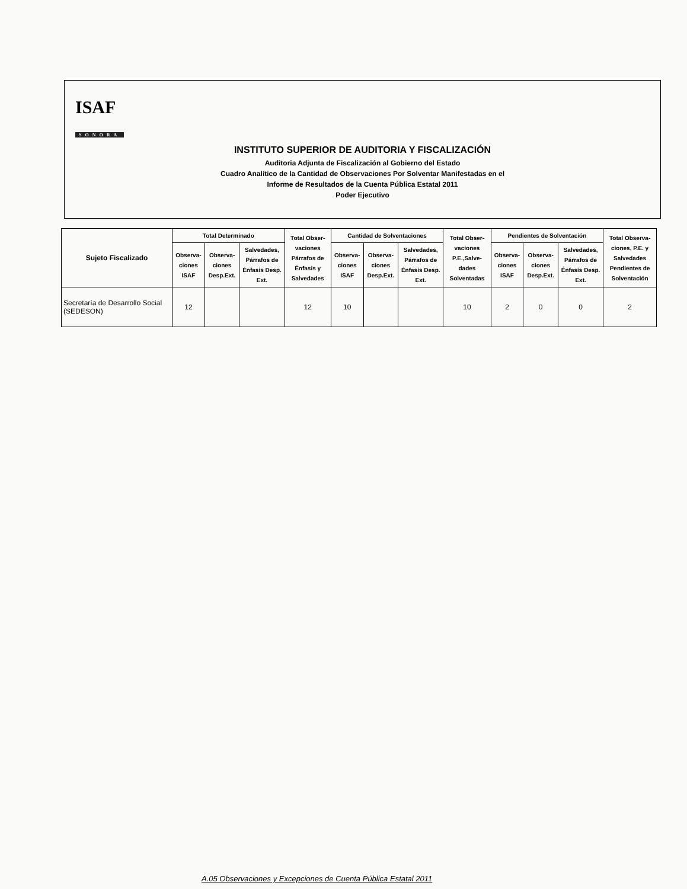ISAF
SONORA
INSTITUTO SUPERIOR DE AUDITORIA Y FISCALIZACIÓN
Auditoria Adjunta de Fiscalización al Gobierno del Estado
Cuadro Analítico de la Cantidad de Observaciones Por Solventar Manifestadas en el
Informe de Resultados de la Cuenta Pública Estatal 2011
Poder Ejecutivo
| Sujeto Fiscalizado | Total Determinado | | | Total Obser-vaciones Párrafos de Énfasis y Salvedades | Cantidad de Solventaciones | | | Total Obser-vaciones P.E.,Salve-dades Solventadas | Pendientes de Solventación | | | Total Observa-ciones, P.E. y Salvedades Pendientes de Solventación |
| --- | --- | --- | --- | --- | --- | --- | --- | --- | --- | --- | --- | --- |
| | Observa-ciones ISAF | Observa-ciones Desp.Ext. | Salvedades, Párrafos de Énfasis Desp. Ext. | | Observa-ciones ISAF | Observa-ciones Desp.Ext. | Salvedades, Párrafos de Énfasis Desp. Ext. | | Observa-ciones ISAF | Observa-ciones Desp.Ext. | Salvedades, Párrafos de Énfasis Desp. Ext. | |
| Secretaría de Desarrollo Social (SEDESON) | 12 | | | 12 | 10 | | | 10 | 2 | 0 | 0 | 2 |
A.05 Observaciones y Excepciones de Cuenta Pública Estatal 2011